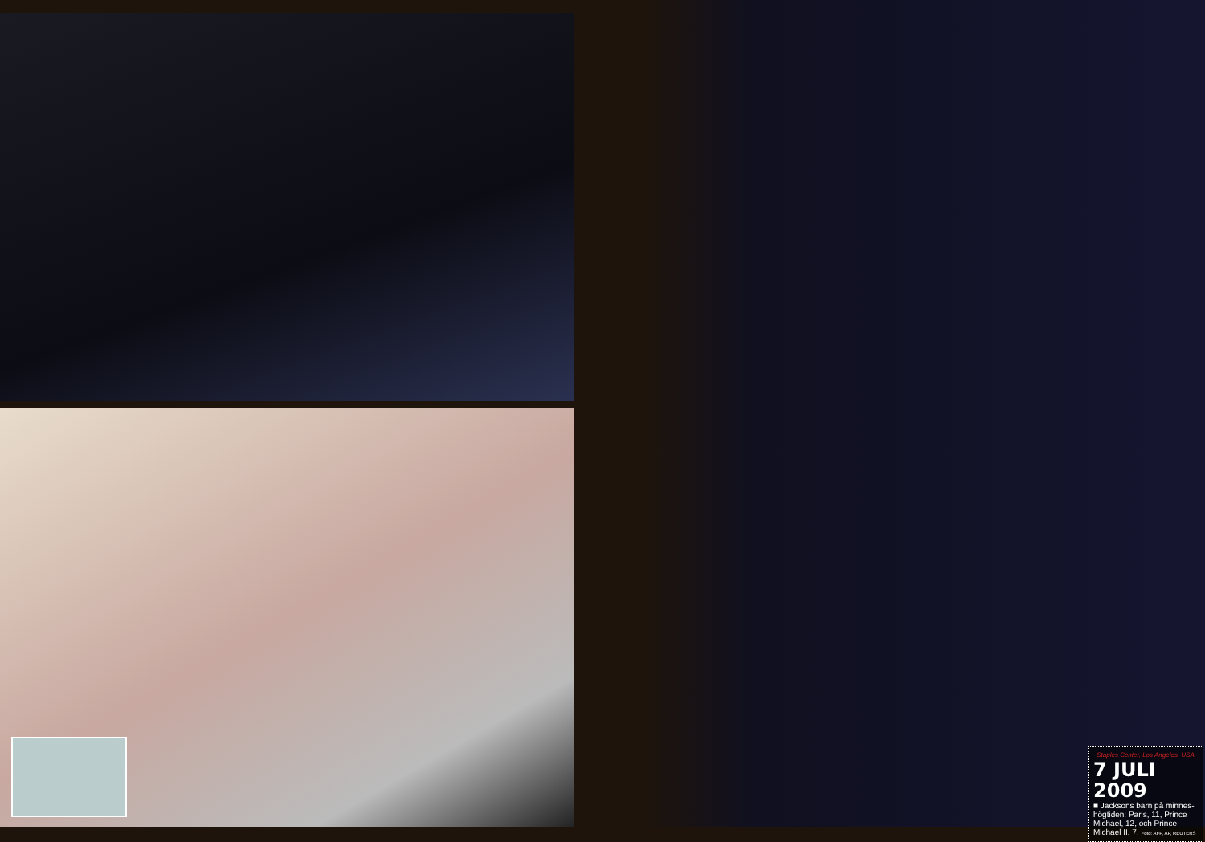Staples Center, Los Angeles, USA
7 JULI 2009
■ Jacksons barn på minnes-högtiden: Paris, 11, Prince Michael, 12, och Prince Michael II, 7. Foto: AFP, AP, REUTERS